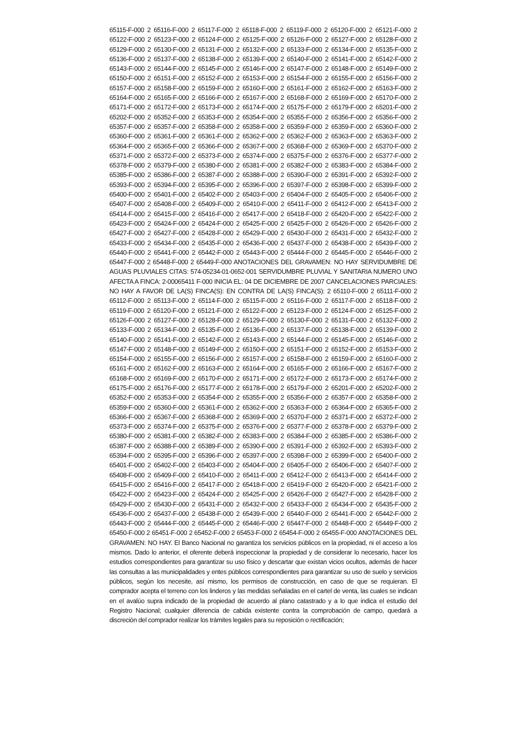65115-F-000 2 65116-F-000 2 65117-F-000 2 65118-F-000 2 65119-F-000 2 65120-F-000 2 65121-F-000 2 65122-F-000 2 65123-F-000 2 65124-F-000 2 65125-F-000 2 65126-F-000 2 65127-F-000 2 65128-F-000 2 65129-F-000 2 65130-F-000 2 65131-F-000 2 65132-F-000 2 65133-F-000 2 65134-F-000 2 65135-F-000 2 65136-F-000 2 65137-F-000 2 65138-F-000 2 65139-F-000 2 65140-F-000 2 65141-F-000 2 65142-F-000 2 65143-F-000 2 65144-F-000 2 65145-F-000 2 65146-F-000 2 65147-F-000 2 65148-F-000 2 65149-F-000 2 65150-F-000 2 65151-F-000 2 65152-F-000 2 65153-F-000 2 65154-F-000 2 65155-F-000 2 65156-F-000 2 65157-F-000 2 65158-F-000 2 65159-F-000 2 65160-F-000 2 65161-F-000 2 65162-F-000 2 65163-F-000 2 65164-F-000 2 65165-F-000 2 65166-F-000 2 65167-F-000 2 65168-F-000 2 65169-F-000 2 65170-F-000 2 65171-F-000 2 65172-F-000 2 65173-F-000 2 65174-F-000 2 65175-F-000 2 65179-F-000 2 65201-F-000 2 65202-F-000 2 65352-F-000 2 65353-F-000 2 65354-F-000 2 65355-F-000 2 65356-F-000 2 65356-F-000 2 65357-F-000 2 65357-F-000 2 65358-F-000 2 65358-F-000 2 65359-F-000 2 65359-F-000 2 65360-F-000 2 65360-F-000 2 65361-F-000 2 65361-F-000 2 65362-F-000 2 65362-F-000 2 65363-F-000 2 65363-F-000 2 65364-F-000 2 65365-F-000 2 65366-F-000 2 65367-F-000 2 65368-F-000 2 65369-F-000 2 65370-F-000 2 65371-F-000 2 65372-F-000 2 65373-F-000 2 65374-F-000 2 65375-F-000 2 65376-F-000 2 65377-F-000 2 65378-F-000 2 65379-F-000 2 65380-F-000 2 65381-F-000 2 65382-F-000 2 65383-F-000 2 65384-F-000 2 65385-F-000 2 65386-F-000 2 65387-F-000 2 65388-F-000 2 65390-F-000 2 65391-F-000 2 65392-F-000 2 65393-F-000 2 65394-F-000 2 65395-F-000 2 65396-F-000 2 65397-F-000 2 65398-F-000 2 65399-F-000 2 65400-F-000 2 65401-F-000 2 65402-F-000 2 65403-F-000 2 65404-F-000 2 65405-F-000 2 65406-F-000 2 65407-F-000 2 65408-F-000 2 65409-F-000 2 65410-F-000 2 65411-F-000 2 65412-F-000 2 65413-F-000 2 65414-F-000 2 65415-F-000 2 65416-F-000 2 65417-F-000 2 65418-F-000 2 65420-F-000 2 65422-F-000 2 65423-F-000 2 65424-F-000 2 65424-F-000 2 65425-F-000 2 65425-F-000 2 65426-F-000 2 65426-F-000 2 65427-F-000 2 65427-F-000 2 65428-F-000 2 65429-F-000 2 65430-F-000 2 65431-F-000 2 65432-F-000 2 65433-F-000 2 65434-F-000 2 65435-F-000 2 65436-F-000 2 65437-F-000 2 65438-F-000 2 65439-F-000 2 65440-F-000 2 65441-F-000 2 65442-F-000 2 65443-F-000 2 65444-F-000 2 65445-F-000 2 65446-F-000 2 65447-F-000 2 65448-F-000 2 65449-F-000 ANOTACIONES DEL GRAVAMEN: NO HAY SERVIDUMBRE DE AGUAS PLUVIALES CITAS: 574-05234-01-0652-001 SERVIDUMBRE PLUVIAL Y SANITARIA NUMERO UNO AFECTA A FINCA: 2-00065411 F-000 INICIA EL: 04 DE DICIEMBRE DE 2007 CANCELACIONES PARCIALES: NO HAY A FAVOR DE LA(S) FINCA(S): EN CONTRA DE LA(S) FINCA(S): 2 65110-F-000 2 65111-F-000 2 65112-F-000 2 65113-F-000 2 65114-F-000 2 65115-F-000 2 65116-F-000 2 65117-F-000 2 65118-F-000 2 65119-F-000 2 65120-F-000 2 65121-F-000 2 65122-F-000 2 65123-F-000 2 65124-F-000 2 65125-F-000 2 65126-F-000 2 65127-F-000 2 65128-F-000 2 65129-F-000 2 65130-F-000 2 65131-F-000 2 65132-F-000 2 65133-F-000 2 65134-F-000 2 65135-F-000 2 65136-F-000 2 65137-F-000 2 65138-F-000 2 65139-F-000 2 65140-F-000 2 65141-F-000 2 65142-F-000 2 65143-F-000 2 65144-F-000 2 65145-F-000 2 65146-F-000 2 65147-F-000 2 65148-F-000 2 65149-F-000 2 65150-F-000 2 65151-F-000 2 65152-F-000 2 65153-F-000 2 65154-F-000 2 65155-F-000 2 65156-F-000 2 65157-F-000 2 65158-F-000 2 65159-F-000 2 65160-F-000 2 65161-F-000 2 65162-F-000 2 65163-F-000 2 65164-F-000 2 65165-F-000 2 65166-F-000 2 65167-F-000 2 65168-F-000 2 65169-F-000 2 65170-F-000 2 65171-F-000 2 65172-F-000 2 65173-F-000 2 65174-F-000 2 65175-F-000 2 65176-F-000 2 65177-F-000 2 65178-F-000 2 65179-F-000 2 65201-F-000 2 65202-F-000 2 65352-F-000 2 65353-F-000 2 65354-F-000 2 65355-F-000 2 65356-F-000 2 65357-F-000 2 65358-F-000 2 65359-F-000 2 65360-F-000 2 65361-F-000 2 65362-F-000 2 65363-F-000 2 65364-F-000 2 65365-F-000 2 65366-F-000 2 65367-F-000 2 65368-F-000 2 65369-F-000 2 65370-F-000 2 65371-F-000 2 65372-F-000 2 65373-F-000 2 65374-F-000 2 65375-F-000 2 65376-F-000 2 65377-F-000 2 65378-F-000 2 65379-F-000 2 65380-F-000 2 65381-F-000 2 65382-F-000 2 65383-F-000 2 65384-F-000 2 65385-F-000 2 65386-F-000 2 65387-F-000 2 65388-F-000 2 65389-F-000 2 65390-F-000 2 65391-F-000 2 65392-F-000 2 65393-F-000 2 65394-F-000 2 65395-F-000 2 65396-F-000 2 65397-F-000 2 65398-F-000 2 65399-F-000 2 65400-F-000 2 65401-F-000 2 65402-F-000 2 65403-F-000 2 65404-F-000 2 65405-F-000 2 65406-F-000 2 65407-F-000 2 65408-F-000 2 65409-F-000 2 65410-F-000 2 65411-F-000 2 65412-F-000 2 65413-F-000 2 65414-F-000 2 65415-F-000 2 65416-F-000 2 65417-F-000 2 65418-F-000 2 65419-F-000 2 65420-F-000 2 65421-F-000 2 65422-F-000 2 65423-F-000 2 65424-F-000 2 65425-F-000 2 65426-F-000 2 65427-F-000 2 65428-F-000 2 65429-F-000 2 65430-F-000 2 65431-F-000 2 65432-F-000 2 65433-F-000 2 65434-F-000 2 65435-F-000 2 65436-F-000 2 65437-F-000 2 65438-F-000 2 65439-F-000 2 65440-F-000 2 65441-F-000 2 65442-F-000 2 65443-F-000 2 65444-F-000 2 65445-F-000 2 65446-F-000 2 65447-F-000 2 65448-F-000 2 65449-F-000 2 65450-F-000 2 65451-F-000 2 65452-F-000 2 65453-F-000 2 65454-F-000 2 65455-F-000 ANOTACIONES DEL GRAVAMEN: NO HAY. El Banco Nacional no garantiza los servicios públicos en la propiedad, ni el acceso a los mismos. Dado lo anterior, el oferente deberá inspeccionar la propiedad y de considerar lo necesario, hacer los estudios correspondientes para garantizar su uso físico y descartar que existan vicios ocultos, además de hacer las consultas a las municipalidades y entes públicos correspondientes para garantizar su uso de suelo y servicios públicos, según los necesite, así mismo, los permisos de construcción, en caso de que se requieran. El comprador acepta el terreno con los linderos y las medidas señaladas en el cartel de venta, las cuales se indican en el avalúo supra indicado de la propiedad de acuerdo al plano catastrado y a lo que indica el estudio del Registro Nacional; cualquier diferencia de cabida existente contra la comprobación de campo, quedará a discreción del comprador realizar los trámites legales para su reposición o rectificación;